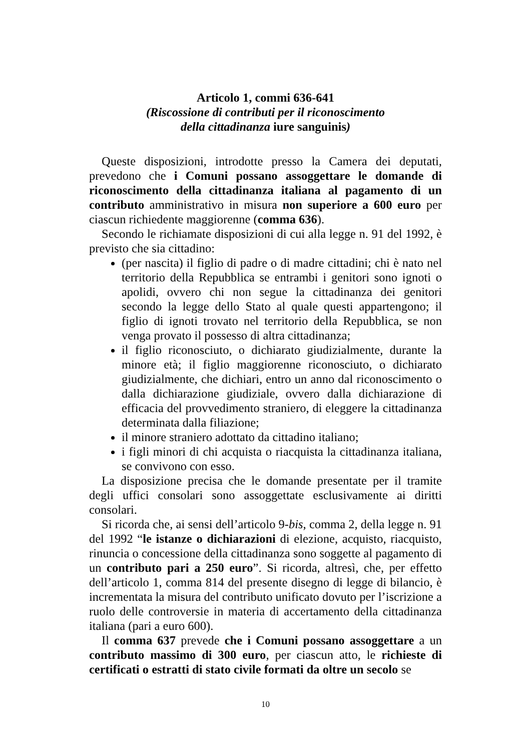Articolo 1, commi 636-641
(Riscossione di contributi per il riconoscimento
della cittadinanza iure sanguinis)
Queste disposizioni, introdotte presso la Camera dei deputati, prevedono che i Comuni possano assoggettare le domande di riconoscimento della cittadinanza italiana al pagamento di un contributo amministrativo in misura non superiore a 600 euro per ciascun richiedente maggiorenne (comma 636).
Secondo le richiamate disposizioni di cui alla legge n. 91 del 1992, è previsto che sia cittadino:
(per nascita) il figlio di padre o di madre cittadini; chi è nato nel territorio della Repubblica se entrambi i genitori sono ignoti o apolidi, ovvero chi non segue la cittadinanza dei genitori secondo la legge dello Stato al quale questi appartengono; il figlio di ignoti trovato nel territorio della Repubblica, se non venga provato il possesso di altra cittadinanza;
il figlio riconosciuto, o dichiarato giudizialmente, durante la minore età; il figlio maggiorenne riconosciuto, o dichiarato giudizialmente, che dichiari, entro un anno dal riconoscimento o dalla dichiarazione giudiziale, ovvero dalla dichiarazione di efficacia del provvedimento straniero, di eleggere la cittadinanza determinata dalla filiazione;
il minore straniero adottato da cittadino italiano;
i figli minori di chi acquista o riacquista la cittadinanza italiana, se convivono con esso.
La disposizione precisa che le domande presentate per il tramite degli uffici consolari sono assoggettate esclusivamente ai diritti consolari.
Si ricorda che, ai sensi dell’articolo 9-bis, comma 2, della legge n. 91 del 1992 “le istanze o dichiarazioni di elezione, acquisto, riacquisto, rinuncia o concessione della cittadinanza sono soggette al pagamento di un contributo pari a 250 euro”. Si ricorda, altresì, che, per effetto dell’articolo 1, comma 814 del presente disegno di legge di bilancio, è incrementata la misura del contributo unificato dovuto per l’iscrizione a ruolo delle controversie in materia di accertamento della cittadinanza italiana (pari a euro 600).
Il comma 637 prevede che i Comuni possano assoggettare a un contributo massimo di 300 euro, per ciascun atto, le richieste di certificati o estratti di stato civile formati da oltre un secolo se
10